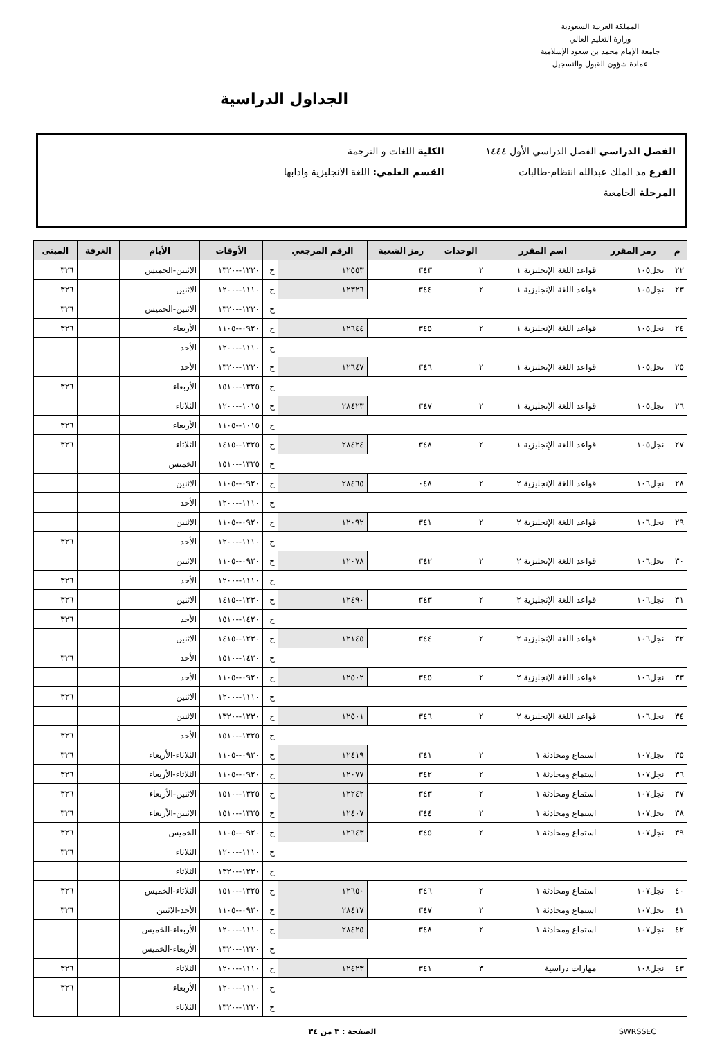المملكة العربية السعودية
وزارة التعليم العالي
جامعة الإمام محمد بن سعود الإسلامية
عمادة شؤون القبول والتسجيل
الجداول الدراسية
الفصل الدراسي الفصل الدراسي الأول ١٤٤٤ الكلية اللغات و الترجمة
الفرع مد الملك عبدالله انتظام-طالبات القسم العلمي: اللغة الانجليزية وادابها
المرحلة الجامعية
| م | رمز المقرر | اسم المقرر | الوحدات | رمز الشعبة | الرقم المرجعي | | الأوقات | الأيام | الغرفة | المبنى |
| --- | --- | --- | --- | --- | --- | --- | --- | --- | --- | --- |
| ٢٢ | نجل١٠٥ | قواعد اللغة الإنجليزية ١ | ٢ | ٣٤٣ | ١٢٥٥٣ | ح | ١٢٣٠--١٣٢٠ | الاثنين-الخميس | | ٣٢٦ |
| ٢٣ | نجل١٠٥ | قواعد اللغة الإنجليزية ١ | ٢ | ٣٤٤ | ١٢٣٢٦ | ح | ١١١٠--١٢٠٠ | الاثنين | | ٣٢٦ |
| | | | | | | ح | ١٢٣٠--١٣٢٠ | الاثنين-الخميس | | ٣٢٦ |
| ٢٤ | نجل١٠٥ | قواعد اللغة الإنجليزية ١ | ٢ | ٣٤٥ | ١٢٦٤٤ | ح | ٠٩٢٠--١١٠٥ | الأربعاء | | ٣٢٦ |
| | | | | | | ح | ١١١٠--١٢٠٠ | الأحد | | |
| ٢٥ | نجل١٠٥ | قواعد اللغة الإنجليزية ١ | ٢ | ٣٤٦ | ١٢٦٤٧ | ح | ١٢٣٠--١٣٢٠ | الأحد | | |
| | | | | | | ح | ١٣٢٥--١٥١٠ | الأربعاء | | ٣٢٦ |
| ٢٦ | نجل١٠٥ | قواعد اللغة الإنجليزية ١ | ٢ | ٣٤٧ | ٢٨٤٢٣ | ح | ١٠١٥--١٢٠٠ | الثلاثاء | | |
| | | | | | | ح | ١٠١٥--١١٠٥ | الأربعاء | | ٣٢٦ |
| ٢٧ | نجل١٠٥ | قواعد اللغة الإنجليزية ١ | ٢ | ٣٤٨ | ٢٨٤٢٤ | ح | ١٣٢٥--١٤١٥ | الثلاثاء | | ٣٢٦ |
| | | | | | | ح | ١٣٢٥--١٥١٠ | الخميس | | |
| ٢٨ | نجل١٠٦ | قواعد اللغة الإنجليزية ٢ | ٢ | ٠٤٨ | ٢٨٤٦٥ | ح | ٠٩٢٠--١١٠٥ | الاثنين | | |
| | | | | | | ح | ١١١٠--١٢٠٠ | الأحد | | |
| ٢٩ | نجل١٠٦ | قواعد اللغة الإنجليزية ٢ | ٢ | ٣٤١ | ١٢٠٩٢ | ح | ٠٩٢٠--١١٠٥ | الاثنين | | |
| | | | | | | ح | ١١١٠--١٢٠٠ | الأحد | | ٣٢٦ |
| ٣٠ | نجل١٠٦ | قواعد اللغة الإنجليزية ٢ | ٢ | ٣٤٢ | ١٢٠٧٨ | ح | ٠٩٢٠--١١٠٥ | الاثنين | | |
| | | | | | | ح | ١١١٠--١٢٠٠ | الأحد | | ٣٢٦ |
| ٣١ | نجل١٠٦ | قواعد اللغة الإنجليزية ٢ | ٢ | ٣٤٣ | ١٢٤٩٠ | ح | ١٢٣٠--١٤١٥ | الاثنين | | ٣٢٦ |
| | | | | | | ح | ١٤٢٠--١٥١٠ | الأحد | | ٣٢٦ |
| ٣٢ | نجل١٠٦ | قواعد اللغة الإنجليزية ٢ | ٢ | ٣٤٤ | ١٢١٤٥ | ح | ١٢٣٠--١٤١٥ | الاثنين | | |
| | | | | | | ح | ١٤٢٠--١٥١٠ | الأحد | | ٣٢٦ |
| ٣٣ | نجل١٠٦ | قواعد اللغة الإنجليزية ٢ | ٢ | ٣٤٥ | ١٢٥٠٢ | ح | ٠٩٢٠--١١٠٥ | الأحد | | |
| | | | | | | ح | ١١١٠--١٢٠٠ | الاثنين | | ٣٢٦ |
| ٣٤ | نجل١٠٦ | قواعد اللغة الإنجليزية ٢ | ٢ | ٣٤٦ | ١٢٥٠١ | ح | ١٢٣٠--١٣٢٠ | الاثنين | | |
| | | | | | | ح | ١٣٢٥--١٥١٠ | الأحد | | ٣٢٦ |
| ٣٥ | نجل١٠٧ | استماع ومحادثة ١ | ٢ | ٣٤١ | ١٢٤١٩ | ح | ٠٩٢٠--١١٠٥ | الثلاثاء-الأربعاء | | ٣٢٦ |
| ٣٦ | نجل١٠٧ | استماع ومحادثة ١ | ٢ | ٣٤٢ | ١٢٠٧٧ | ح | ٠٩٢٠--١١٠٥ | الثلاثاء-الأربعاء | | ٣٢٦ |
| ٣٧ | نجل١٠٧ | استماع ومحادثة ١ | ٢ | ٣٤٣ | ١٢٢٤٢ | ح | ١٣٢٥--١٥١٠ | الاثنين-الأربعاء | | ٣٢٦ |
| ٣٨ | نجل١٠٧ | استماع ومحادثة ١ | ٢ | ٣٤٤ | ١٢٤٠٧ | ح | ١٣٢٥--١٥١٠ | الاثنين-الأربعاء | | ٣٢٦ |
| ٣٩ | نجل١٠٧ | استماع ومحادثة ١ | ٢ | ٣٤٥ | ١٢٦٤٣ | ح | ٠٩٢٠--١١٠٥ | الخميس | | ٣٢٦ |
| | | | | | | ح | ١١١٠--١٢٠٠ | الثلاثاء | | ٣٢٦ |
| | | | | | | ح | ١٢٣٠--١٣٢٠ | الثلاثاء | | |
| ٤٠ | نجل١٠٧ | استماع ومحادثة ١ | ٢ | ٣٤٦ | ١٢٦٥٠ | ح | ١٣٢٥--١٥١٠ | الثلاثاء-الخميس | | ٣٢٦ |
| ٤١ | نجل١٠٧ | استماع ومحادثة ١ | ٢ | ٣٤٧ | ٢٨٤١٧ | ح | ٠٩٢٠--١١٠٥ | الأحد-الاثنين | | ٣٢٦ |
| ٤٢ | نجل١٠٧ | استماع ومحادثة ١ | ٢ | ٣٤٨ | ٢٨٤٢٥ | ح | ١١١٠--١٢٠٠ | الأربعاء-الخميس | | |
| | | | | | | ح | ١٢٣٠--١٣٢٠ | الأربعاء-الخميس | | |
| ٤٣ | نجل١٠٨ | مهارات دراسية | ٣ | ٣٤١ | ١٢٤٢٣ | ح | ١١١٠--١٢٠٠ | الثلاثاء | | ٣٢٦ |
| | | | | | | ح | ١١١٠--١٢٠٠ | الأربعاء | | ٣٢٦ |
| | | | | | | ح | ١٢٣٠--١٣٢٠ | الثلاثاء | | |
SWRSSEC الصفحة : ٣ من ٣٤